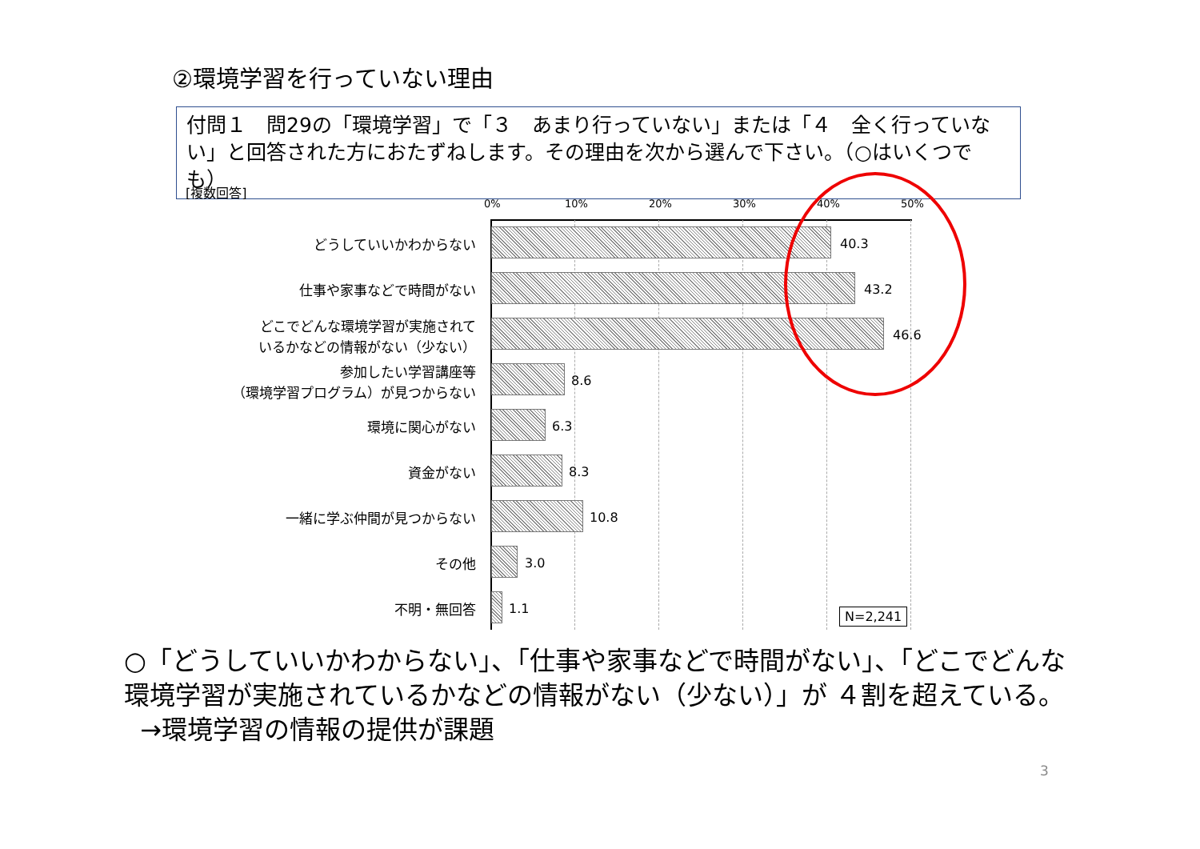②環境学習を行っていない理由
付問１　問29の「環境学習」で「３　あまり行っていない」または「４　全く行っていない」と回答された方におたずねします。その理由を次から選んで下さい。（○はいくつでも）
[複数回答]
0% 10% 20% 30% 40% 50%
どうしていいかわからない 40.3
仕事や家事などで時間がない 43.2
どこでどんな環境学習が実施されて
いるかなどの情報がない（少ない）
46.6
参加したい学習講座等
（環境学習プログラム）が見つからない
8.6
環境に関心がない 6.3
資金がない 8.3
一緒に学ぶ仲間が見つからない 10.8
その他 3.0
不明・無回答 1.1 N=2,241
○「どうしていいかわからない」、「仕事や家事などで時間がない」、「どこでどんな環境学習が実施されているかなどの情報がない（少ない）」が ４割を超えている。
→環境学習の情報の提供が課題
3